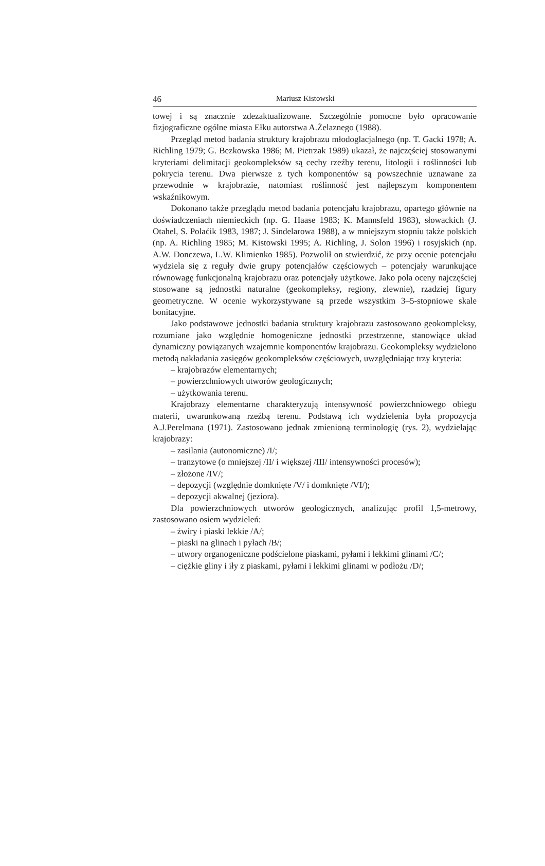46 Mariusz Kistowski
towej i są znacznie zdezaktualizowane. Szczególnie pomocne było opracowanie fizjograficzne ogólne miasta Ełku autorstwa A.Żelaznego (1988).
Przegląd metod badania struktury krajobrazu młodoglacjalnego (np. T. Gacki 1978; A. Richling 1979; G. Bezkowska 1986; M. Pietrzak 1989) ukazał, że najczęściej stosowanymi kryteriami delimitacji geokompleksów są cechy rzeźby terenu, litologii i roślinności lub pokrycia terenu. Dwa pierwsze z tych komponentów są powszechnie uznawane za przewodnie w krajobrazie, natomiast roślinność jest najlepszym komponentem wskaźnikowym.
Dokonano także przeglądu metod badania potencjału krajobrazu, opartego głównie na doświadczeniach niemieckich (np. G. Haase 1983; K. Mannsfeld 1983), słowackich (J. Otahel, S. Polaćik 1983, 1987; J. Sindelarowa 1988), a w mniejszym stopniu także polskich (np. A. Richling 1985; M. Kistowski 1995; A. Richling, J. Solon 1996) i rosyjskich (np. A.W. Donczewa, L.W. Klimienko 1985). Pozwolił on stwierdzić, że przy ocenie potencjału wydziela się z reguły dwie grupy potencjałów częściowych – potencjały warunkujące równowagę funkcjonalną krajobrazu oraz potencjały użytkowe. Jako pola oceny najczęściej stosowane są jednostki naturalne (geokompleksy, regiony, zlewnie), rzadziej figury geometryczne. W ocenie wykorzystywane są przede wszystkim 3–5-stopniowe skale bonitacyjne.
Jako podstawowe jednostki badania struktury krajobrazu zastosowano geokompleksy, rozumiane jako względnie homogeniczne jednostki przestrzenne, stanowiące układ dynamiczny powiązanych wzajemnie komponentów krajobrazu. Geokompleksy wydzielono metodą nakładania zasięgów geokompleksów częściowych, uwzględniając trzy kryteria:
– krajobrazów elementarnych;
– powierzchniowych utworów geologicznych;
– użytkowania terenu.
Krajobrazy elementarne charakteryzują intensywność powierzchniowego obiegu materii, uwarunkowaną rzeźbą terenu. Podstawą ich wydzielenia była propozycja A.J.Perelmana (1971). Zastosowano jednak zmienioną terminologię (rys. 2), wydzielając krajobrazy:
– zasilania (autonomiczne) /I/;
– tranzytowe (o mniejszej /II/ i większej /III/ intensywności procesów);
– złożone /IV/;
– depozycji (względnie domknięte /V/ i domknięte /VI/);
– depozycji akwalnej (jeziora).
Dla powierzchniowych utworów geologicznych, analizując profil 1,5-metrowy, zastosowano osiem wydzieleń:
– żwiry i piaski lekkie /A/;
– piaski na glinach i pyłach /B/;
– utwory organogeniczne podścielone piaskami, pyłami i lekkimi glinami /C/;
– ciężkie gliny i iły z piaskami, pyłami i lekkimi glinami w podłożu /D/;